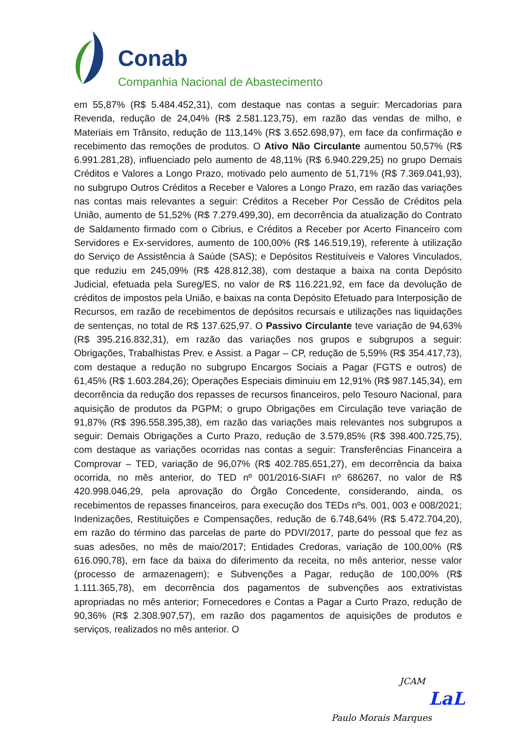Conab
Companhia Nacional de Abastecimento
em 55,87% (R$ 5.484.452,31), com destaque nas contas a seguir: Mercadorias para Revenda, redução de 24,04% (R$ 2.581.123,75), em razão das vendas de milho, e Materiais em Trânsito, redução de 113,14% (R$ 3.652.698,97), em face da confirmação e recebimento das remoções de produtos. O Ativo Não Circulante aumentou 50,57% (R$ 6.991.281,28), influenciado pelo aumento de 48,11% (R$ 6.940.229,25) no grupo Demais Créditos e Valores a Longo Prazo, motivado pelo aumento de 51,71% (R$ 7.369.041,93), no subgrupo Outros Créditos a Receber e Valores a Longo Prazo, em razão das variações nas contas mais relevantes a seguir: Créditos a Receber Por Cessão de Créditos pela União, aumento de 51,52% (R$ 7.279.499,30), em decorrência da atualização do Contrato de Saldamento firmado com o Cibrius, e Créditos a Receber por Acerto Financeiro com Servidores e Ex-servidores, aumento de 100,00% (R$ 146.519,19), referente à utilização do Serviço de Assistência à Saúde (SAS); e Depósitos Restituíveis e Valores Vinculados, que reduziu em 245,09% (R$ 428.812,38), com destaque a baixa na conta Depósito Judicial, efetuada pela Sureg/ES, no valor de R$ 116.221,92, em face da devolução de créditos de impostos pela União, e baixas na conta Depósito Efetuado para Interposição de Recursos, em razão de recebimentos de depósitos recursais e utilizações nas liquidações de sentenças, no total de R$ 137.625,97. O Passivo Circulante teve variação de 94,63% (R$ 395.216.832,31), em razão das variações nos grupos e subgrupos a seguir: Obrigações, Trabalhistas Prev. e Assist. a Pagar – CP, redução de 5,59% (R$ 354.417,73), com destaque a redução no subgrupo Encargos Sociais a Pagar (FGTS e outros) de 61,45% (R$ 1.603.284,26); Operações Especiais diminuiu em 12,91% (R$ 987.145,34), em decorrência da redução dos repasses de recursos financeiros, pelo Tesouro Nacional, para aquisição de produtos da PGPM; o grupo Obrigações em Circulação teve variação de 91,87% (R$ 396.558.395,38), em razão das variações mais relevantes nos subgrupos a seguir: Demais Obrigações a Curto Prazo, redução de 3.579,85% (R$ 398.400.725,75), com destaque as variações ocorridas nas contas a seguir: Transferências Financeira a Comprovar – TED, variação de 96,07% (R$ 402.785.651,27), em decorrência da baixa ocorrida, no mês anterior, do TED nº 001/2016-SIAFI nº 686267, no valor de R$ 420.998.046,29, pela aprovação do Órgão Concedente, considerando, ainda, os recebimentos de repasses financeiros, para execução dos TEDs nºs. 001, 003 e 008/2021; Indenizações, Restituições e Compensações, redução de 6.748,64% (R$ 5.472.704,20), em razão do término das parcelas de parte do PDVI/2017, parte do pessoal que fez as suas adesões, no mês de maio/2017; Entidades Credoras, variação de 100,00% (R$ 616.090,78), em face da baixa do diferimento da receita, no mês anterior, nesse valor (processo de armazenagem); e Subvenções a Pagar, redução de 100,00% (R$ 1.111.365,78), em decorrência dos pagamentos de subvenções aos extrativistas apropriadas no mês anterior; Fornecedores e Contas a Pagar a Curto Prazo, redução de 90,36% (R$ 2.308.907,57), em razão dos pagamentos de aquisições de produtos e serviços, realizados no mês anterior. O
JCAM
LaL
Paulo Morais Marques